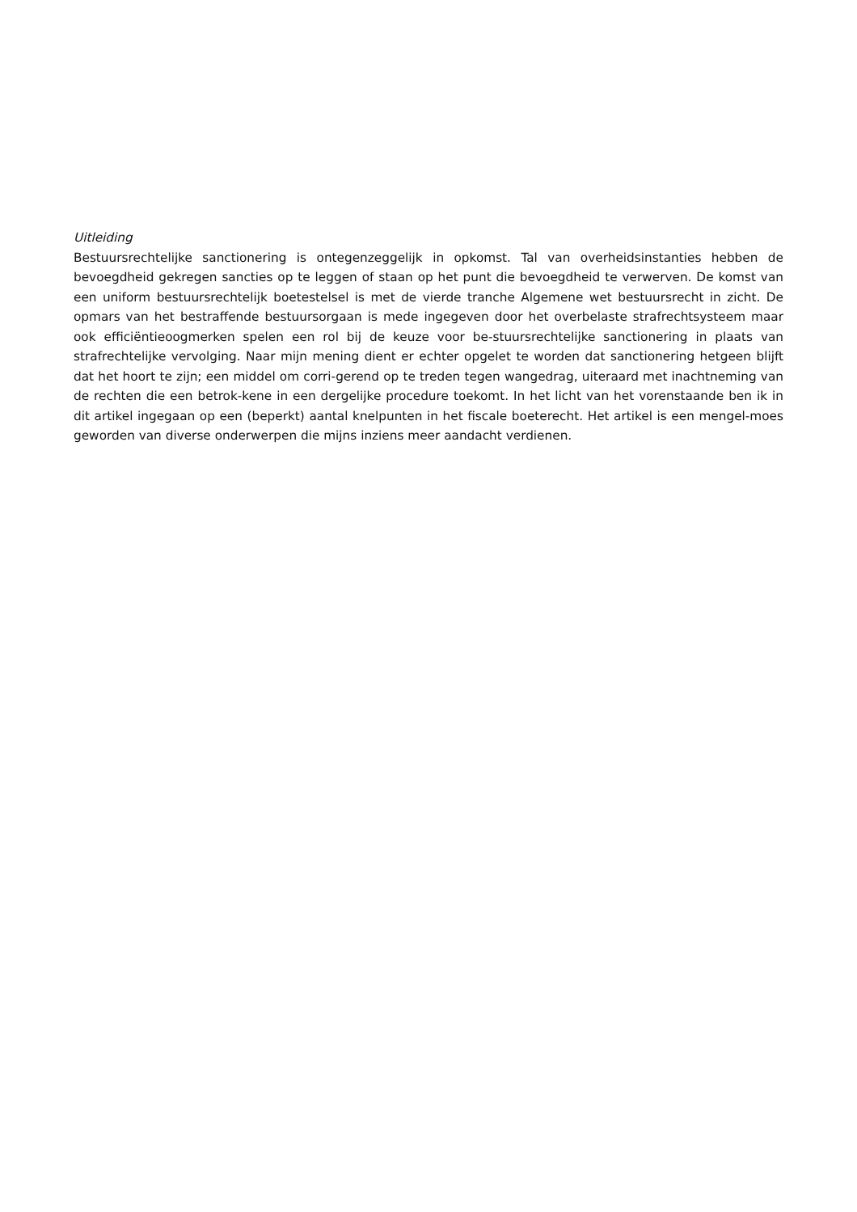Uitleiding
Bestuursrechtelijke sanctionering is ontegenzeggelijk in opkomst. Tal van overheidsinstanties hebben de bevoegdheid gekregen sancties op te leggen of staan op het punt die bevoegdheid te verwerven. De komst van een uniform bestuursrechtelijk boetestelsel is met de vierde tranche Algemene wet bestuursrecht in zicht. De opmars van het bestraffende bestuursorgaan is mede ingegeven door het overbelaste strafrechtsysteem maar ook efficiëntieoogmerken spelen een rol bij de keuze voor be-stuursrechtelijke sanctionering in plaats van strafrechtelijke vervolging. Naar mijn mening dient er echter opgelet te worden dat sanctionering hetgeen blijft dat het hoort te zijn; een middel om corri-gerend op te treden tegen wangedrag, uiteraard met inachtneming van de rechten die een betrok-kene in een dergelijke procedure toekomt. In het licht van het vorenstaande ben ik in dit artikel ingegaan op een (beperkt) aantal knelpunten in het fiscale boeterecht. Het artikel is een mengel-moes geworden van diverse onderwerpen die mijns inziens meer aandacht verdienen.